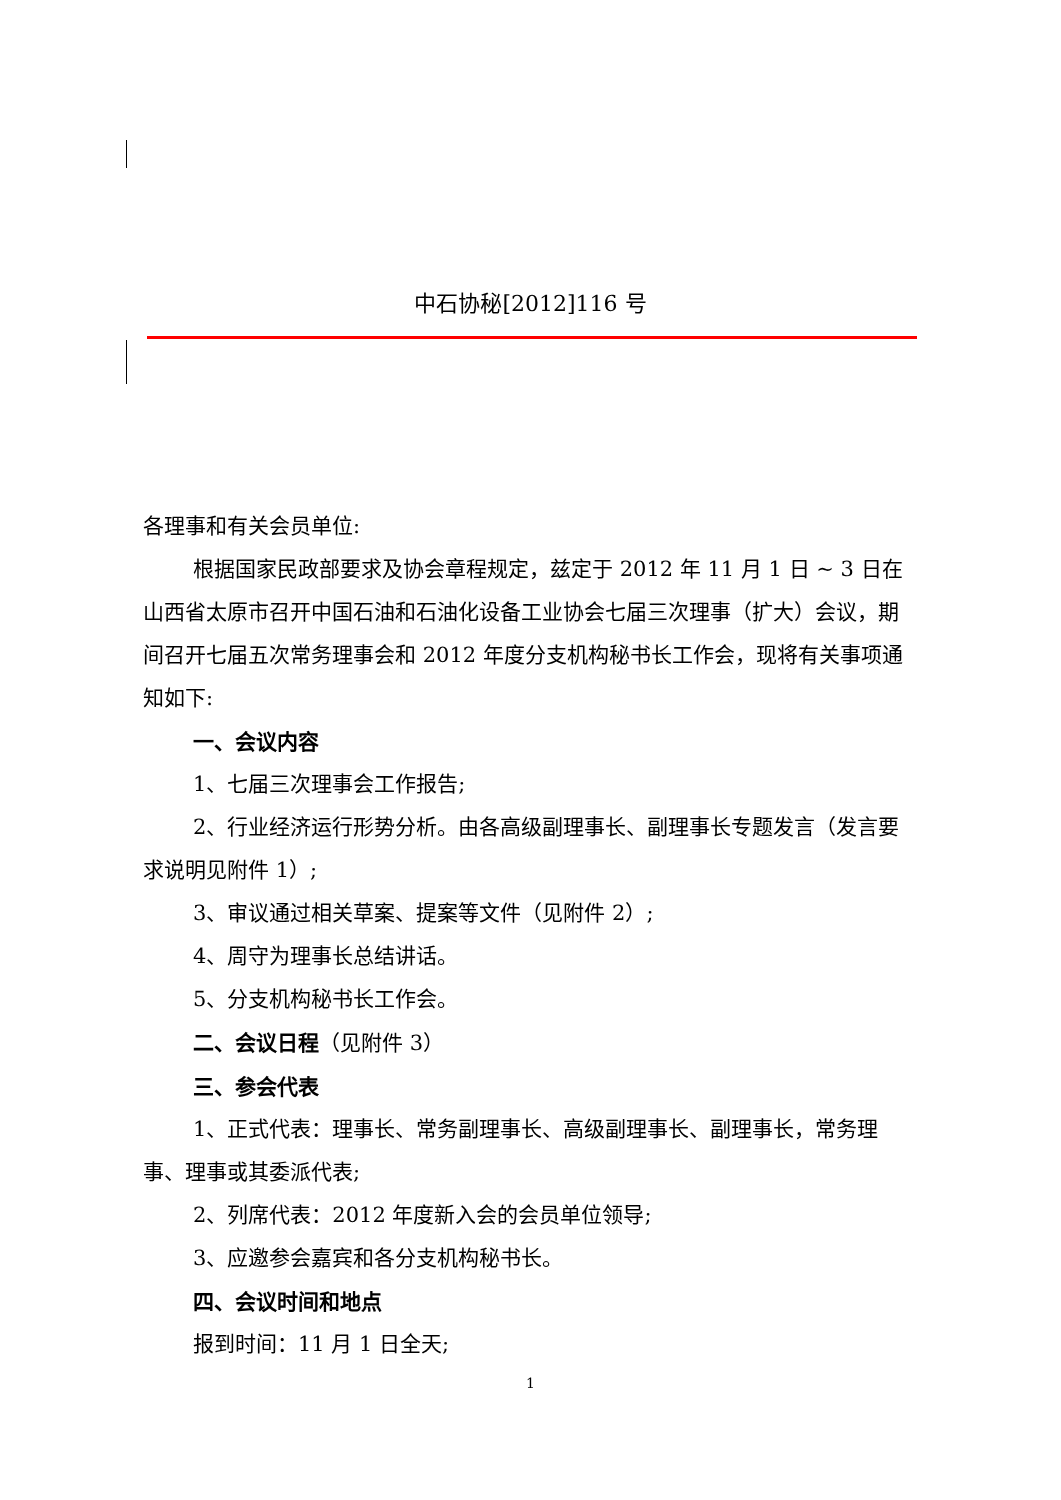中石协秘[2012]116 号
各理事和有关会员单位:
根据国家民政部要求及协会章程规定，兹定于 2012 年 11 月 1 日 ~ 3 日在山西省太原市召开中国石油和石油化设备工业协会七届三次理事（扩大）会议，期间召开七届五次常务理事会和 2012 年度分支机构秘书长工作会，现将有关事项通知如下:
一、会议内容
1、七届三次理事会工作报告;
2、行业经济运行形势分析。由各高级副理事长、副理事长专题发言（发言要求说明见附件 1）;
3、审议通过相关草案、提案等文件（见附件 2）;
4、周守为理事长总结讲话。
5、分支机构秘书长工作会。
二、会议日程（见附件 3）
三、参会代表
1、正式代表：理事长、常务副理事长、高级副理事长、副理事长，常务理事、理事或其委派代表;
2、列席代表：2012 年度新入会的会员单位领导;
3、应邀参会嘉宾和各分支机构秘书长。
四、会议时间和地点
报到时间：11 月 1 日全天;
1